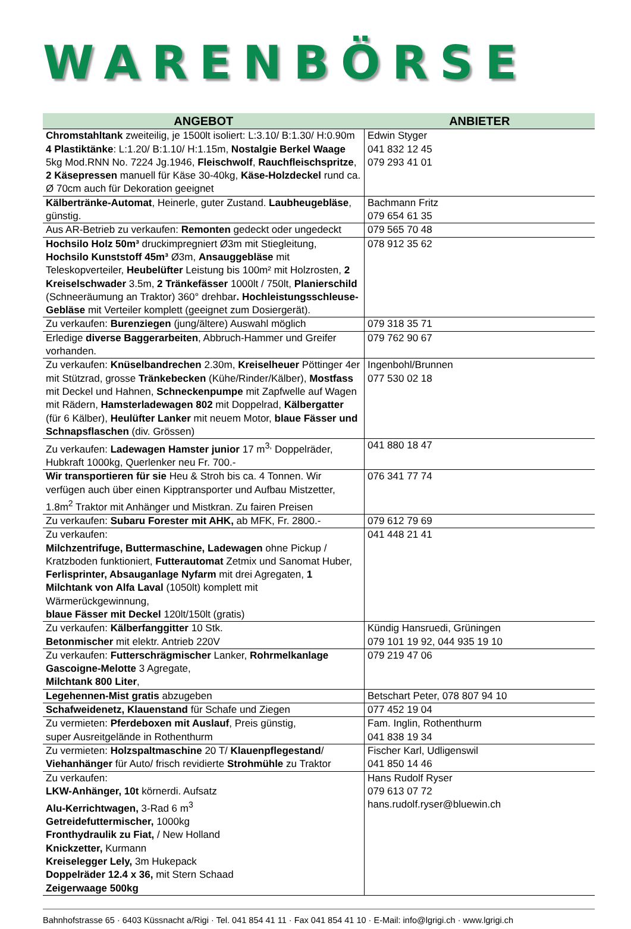WARENBÖRSE
| ANGEBOT | ANBIETER |
| --- | --- |
| Chromstahltank zweiteilig, je 1500lt isoliert: L:3.10/ B:1.30/ H:0.90m 4 Plastiktänke : L:1.20/ B:1.10/ H:1.15m, Nostalgie Berkel Waage 5kg Mod.RNN No. 7224 Jg.1946, Fleischwolf , Rauchfleischspritze , 2 Käsepressen manuell für Käse 30-40kg, Käse-Holzdeckel rund ca. Ø 70cm auch für Dekoration geeignet | Edwin Styger 041 832 12 45 079 293 41 01 |
| Kälbertränke-Automat , Heinerle, guter Zustand. Laubheugebläse , günstig. | Bachmann Fritz 079 654 61 35 |
| Aus AR-Betrieb zu verkaufen: Remonten gedeckt oder ungedeckt | 079 565 70 48 |
| Hochsilo Holz 50m³ druckimpregniert Ø3m mit Stiegleitung, Hochsilo Kunststoff 45m³ Ø3m, Ansauggebläse mit Teleskopverteiler, Heubelüfter Leistung bis 100m² mit Holzrosten, 2 Kreiselschwader 3.5m, 2 Tränkefässer 1000lt / 750lt, Planierschild (Schneeräumung an Traktor) 360° drehbar . Hochleistungsschleuse-Gebläse mit Verteiler komplett (geeignet zum Dosiergerät). | 078 912 35 62 |
| Zu verkaufen: Burenziegen (jung/ältere) Auswahl möglich | 079 318 35 71 |
| Erledige diverse Baggerarbeiten , Abbruch-Hammer und Greifer vorhanden. | 079 762 90 67 |
| Zu verkaufen: Knüselbandrechen 2.30m, Kreiselheuer Pöttinger 4er mit Stützrad, grosse Tränkebecken (Kühe/Rinder/Kälber), Mostfass mit Deckel und Hahnen, Schneckenpumpe mit Zapfwelle auf Wagen mit Rädern, Hamsterladewagen 802 mit Doppelrad, Kälbergatter (für 6 Kälber), Heulüfter Lanker mit neuem Motor, blaue Fässer und Schnapsflaschen (div. Grössen) | Ingenbohl/Brunnen 077 530 02 18 |
| Zu verkaufen: Ladewagen Hamster junior 17 m<sup>3,</sup> Doppelräder, Hubkraft 1000kg, Querlenker neu Fr. 700.- | 041 880 18 47 |
| Wir transportieren für sie Heu & Stroh bis ca. 4 Tonnen. Wir verfügen auch über einen Kipptransporter und Aufbau Mistzetter, 1.8m<sup>2</sup> Traktor mit Anhänger und Mistkran. Zu fairen Preisen | 076 341 77 74 |
| Zu verkaufen: Subaru Forester mit AHK, ab MFK, Fr. 2800.- | 079 612 79 69 |
| Zu verkaufen: Milchzentrifuge, Buttermaschine, Ladewagen ohne Pickup / Kratzboden funktioniert, Futterautomat Zetmix und Sanomat Huber, Ferlisprinter, Absauganlage Nyfarm mit drei Agregaten, 1 Milchtank von Alfa Laval (1050lt) komplett mit Wärmerückgewinnung, blaue Fässer mit Deckel 120lt/150lt (gratis) | 041 448 21 41 |
| Zu verkaufen: Kälberfanggitter 10 Stk. Betonmischer mit elektr. Antrieb 220V | Kündig Hansruedi, Grüningen 079 101 19 92, 044 935 19 10 |
| Zu verkaufen: Futterschrägmischer Lanker, Rohrmelkanlage Gascoigne-Melotte 3 Agregate, Milchtank 800 Liter , | 079 219 47 06 |
| Legehennen-Mist gratis abzugeben | Betschart Peter, 078 807 94 10 |
| Schafweidenetz, Klauenstand für Schafe und Ziegen | 077 452 19 04 |
| Zu vermieten: Pferdeboxen mit Auslauf , Preis günstig, super Ausreitgelände in Rothenthurm | Fam. Inglin, Rothenthurm 041 838 19 34 |
| Zu vermieten: Holzspaltmaschine 20 T/ Klauenpflegestand / Viehanhänger für Auto/ frisch revidierte Strohmühle zu Traktor | Fischer Karl, Udligenswil 041 850 14 46 |
| Zu verkaufen: LKW-Anhänger, 10t körnerdi. Aufsatz Alu-Kerrichtwagen, 3-Rad 6 m<sup>3</sup> Getreidefuttermischer, 1000kg Fronthydraulik zu Fiat, / New Holland Knickzetter, Kurmann Kreiselegger Lely, 3m Hukepack Doppelräder 12.4 x 36, mit Stern Schaad Zeigerwaage 500kg | Hans Rudolf Ryser 079 613 07 72 hans.rudolf.ryser@bluewin.ch |
Bahnhofstrasse 65 · 6403 Küssnacht a/Rigi · Tel. 041 854 41 11 · Fax 041 854 41 10 · E-Mail: info@lgrigi.ch · www.lgrigi.ch